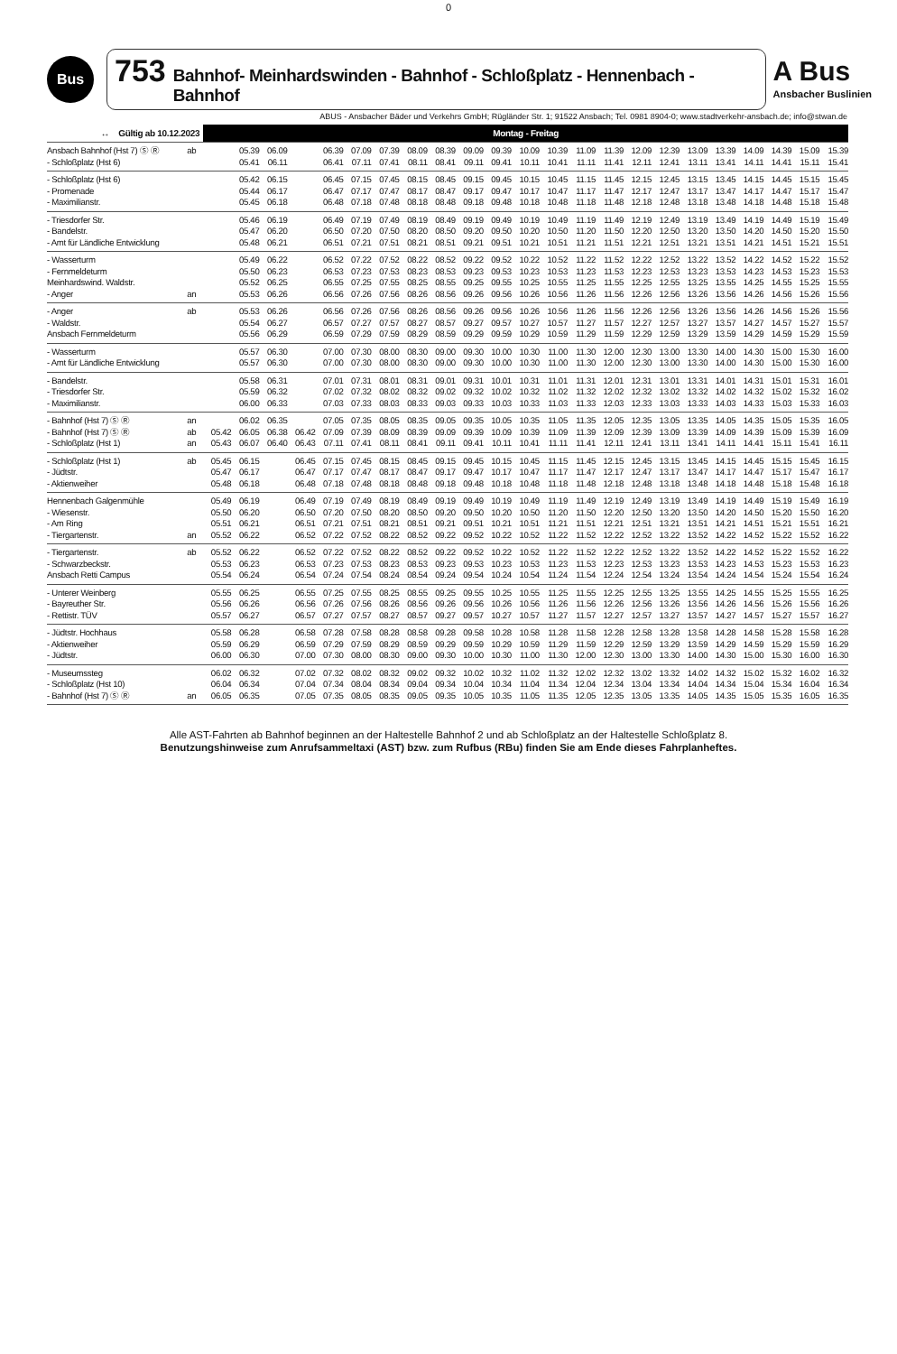0
Bus
753 Bahnhof- Meinhardswinden - Bahnhof - Schloßplatz - Hennenbach - Bahnhof
A Bus
Ansbacher Buslinien
ABUS - Ansbacher Bäder und Verkehrs GmbH; Rügländer Str. 1; 91522 Ansbach; Tel. 0981 8904-0; www.stadtverkehr-ansbach.de; info@stwan.de
| ↔ Gültig ab 10.12.2023 | | Montag - Freitag | | | | | | | | | | | | | | | | | | | | | | |
| --- | --- | --- | --- | --- | --- | --- | --- | --- | --- | --- | --- | --- | --- | --- | --- | --- | --- | --- | --- | --- | --- | --- | --- | --- |
| Ansbach Bahnhof (Hst 7) Ⓢ Ⓡ | ab | | 05.39 | 06.09 | | 06.39 | 07.09 | 07.39 | 08.09 | 08.39 | 09.09 | 09.39 | 10.09 | 10.39 | 11.09 | 11.39 | 12.09 | 12.39 | 13.09 | 13.39 | 14.09 | 14.39 | 15.09 | 15.39 |
| - Schloßplatz (Hst 6) | | | 05.41 | 06.11 | | 06.41 | 07.11 | 07.41 | 08.11 | 08.41 | 09.11 | 09.41 | 10.11 | 10.41 | 11.11 | 11.41 | 12.11 | 12.41 | 13.11 | 13.41 | 14.11 | 14.41 | 15.11 | 15.41 |
| - Schloßplatz (Hst 6) | | | 05.42 | 06.15 | | 06.45 | 07.15 | 07.45 | 08.15 | 08.45 | 09.15 | 09.45 | 10.15 | 10.45 | 11.15 | 11.45 | 12.15 | 12.45 | 13.15 | 13.45 | 14.15 | 14.45 | 15.15 | 15.45 |
| - Promenade | | | 05.44 | 06.17 | | 06.47 | 07.17 | 07.47 | 08.17 | 08.47 | 09.17 | 09.47 | 10.17 | 10.47 | 11.17 | 11.47 | 12.17 | 12.47 | 13.17 | 13.47 | 14.17 | 14.47 | 15.17 | 15.47 |
| - Maximilianstr. | | | 05.45 | 06.18 | | 06.48 | 07.18 | 07.48 | 08.18 | 08.48 | 09.18 | 09.48 | 10.18 | 10.48 | 11.18 | 11.48 | 12.18 | 12.48 | 13.18 | 13.48 | 14.18 | 14.48 | 15.18 | 15.48 |
| - Triesdorfer Str. | | | 05.46 | 06.19 | | 06.49 | 07.19 | 07.49 | 08.19 | 08.49 | 09.19 | 09.49 | 10.19 | 10.49 | 11.19 | 11.49 | 12.19 | 12.49 | 13.19 | 13.49 | 14.19 | 14.49 | 15.19 | 15.49 |
| - Bandelstr. | | | 05.47 | 06.20 | | 06.50 | 07.20 | 07.50 | 08.20 | 08.50 | 09.20 | 09.50 | 10.20 | 10.50 | 11.20 | 11.50 | 12.20 | 12.50 | 13.20 | 13.50 | 14.20 | 14.50 | 15.20 | 15.50 |
| - Amt für Ländliche Entwicklung | | | 05.48 | 06.21 | | 06.51 | 07.21 | 07.51 | 08.21 | 08.51 | 09.21 | 09.51 | 10.21 | 10.51 | 11.21 | 11.51 | 12.21 | 12.51 | 13.21 | 13.51 | 14.21 | 14.51 | 15.21 | 15.51 |
| - Wasserturm | | | 05.49 | 06.22 | | 06.52 | 07.22 | 07.52 | 08.22 | 08.52 | 09.22 | 09.52 | 10.22 | 10.52 | 11.22 | 11.52 | 12.22 | 12.52 | 13.22 | 13.52 | 14.22 | 14.52 | 15.22 | 15.52 |
| - Fernmeldeturm | | | 05.50 | 06.23 | | 06.53 | 07.23 | 07.53 | 08.23 | 08.53 | 09.23 | 09.53 | 10.23 | 10.53 | 11.23 | 11.53 | 12.23 | 12.53 | 13.23 | 13.53 | 14.23 | 14.53 | 15.23 | 15.53 |
| Meinhardswind. Waldstr. | | | 05.52 | 06.25 | | 06.55 | 07.25 | 07.55 | 08.25 | 08.55 | 09.25 | 09.55 | 10.25 | 10.55 | 11.25 | 11.55 | 12.25 | 12.55 | 13.25 | 13.55 | 14.25 | 14.55 | 15.25 | 15.55 |
| - Anger | an | | 05.53 | 06.26 | | 06.56 | 07.26 | 07.56 | 08.26 | 08.56 | 09.26 | 09.56 | 10.26 | 10.56 | 11.26 | 11.56 | 12.26 | 12.56 | 13.26 | 13.56 | 14.26 | 14.56 | 15.26 | 15.56 |
| - Anger | ab | | 05.53 | 06.26 | | 06.56 | 07.26 | 07.56 | 08.26 | 08.56 | 09.26 | 09.56 | 10.26 | 10.56 | 11.26 | 11.56 | 12.26 | 12.56 | 13.26 | 13.56 | 14.26 | 14.56 | 15.26 | 15.56 |
| - Waldstr. | | | 05.54 | 06.27 | | 06.57 | 07.27 | 07.57 | 08.27 | 08.57 | 09.27 | 09.57 | 10.27 | 10.57 | 11.27 | 11.57 | 12.27 | 12.57 | 13.27 | 13.57 | 14.27 | 14.57 | 15.27 | 15.57 |
| Ansbach Fernmeldeturm | | | 05.56 | 06.29 | | 06.59 | 07.29 | 07.59 | 08.29 | 08.59 | 09.29 | 09.59 | 10.29 | 10.59 | 11.29 | 11.59 | 12.29 | 12.59 | 13.29 | 13.59 | 14.29 | 14.59 | 15.29 | 15.59 |
| - Wasserturm | | | 05.57 | 06.30 | | 07.00 | 07.30 | 08.00 | 08.30 | 09.00 | 09.30 | 10.00 | 10.30 | 11.00 | 11.30 | 12.00 | 12.30 | 13.00 | 13.30 | 14.00 | 14.30 | 15.00 | 15.30 | 16.00 |
| - Amt für Ländliche Entwicklung | | | 05.57 | 06.30 | | 07.00 | 07.30 | 08.00 | 08.30 | 09.00 | 09.30 | 10.00 | 10.30 | 11.00 | 11.30 | 12.00 | 12.30 | 13.00 | 13.30 | 14.00 | 14.30 | 15.00 | 15.30 | 16.00 |
| - Bandelstr. | | | 05.58 | 06.31 | | 07.01 | 07.31 | 08.01 | 08.31 | 09.01 | 09.31 | 10.01 | 10.31 | 11.01 | 11.31 | 12.01 | 12.31 | 13.01 | 13.31 | 14.01 | 14.31 | 15.01 | 15.31 | 16.01 |
| - Triesdorfer Str. | | | 05.59 | 06.32 | | 07.02 | 07.32 | 08.02 | 08.32 | 09.02 | 09.32 | 10.02 | 10.32 | 11.02 | 11.32 | 12.02 | 12.32 | 13.02 | 13.32 | 14.02 | 14.32 | 15.02 | 15.32 | 16.02 |
| - Maximilianstr. | | | 06.00 | 06.33 | | 07.03 | 07.33 | 08.03 | 08.33 | 09.03 | 09.33 | 10.03 | 10.33 | 11.03 | 11.33 | 12.03 | 12.33 | 13.03 | 13.33 | 14.03 | 14.33 | 15.03 | 15.33 | 16.03 |
| - Bahnhof (Hst 7) Ⓢ Ⓡ | an | | 06.02 | 06.35 | | 07.05 | 07.35 | 08.05 | 08.35 | 09.05 | 09.35 | 10.05 | 10.35 | 11.05 | 11.35 | 12.05 | 12.35 | 13.05 | 13.35 | 14.05 | 14.35 | 15.05 | 15.35 | 16.05 |
| - Bahnhof (Hst 7) Ⓢ Ⓡ | ab | 05.42 | 06.05 | 06.38 | 06.42 | 07.09 | 07.39 | 08.09 | 08.39 | 09.09 | 09.39 | 10.09 | 10.39 | 11.09 | 11.39 | 12.09 | 12.39 | 13.09 | 13.39 | 14.09 | 14.39 | 15.09 | 15.39 | 16.09 |
| - Schloßplatz (Hst 1) | an | 05.43 | 06.07 | 06.40 | 06.43 | 07.11 | 07.41 | 08.11 | 08.41 | 09.11 | 09.41 | 10.11 | 10.41 | 11.11 | 11.41 | 12.11 | 12.41 | 13.11 | 13.41 | 14.11 | 14.41 | 15.11 | 15.41 | 16.11 |
| - Schloßplatz (Hst 1) | ab | 05.45 | 06.15 | | 06.45 | 07.15 | 07.45 | 08.15 | 08.45 | 09.15 | 09.45 | 10.15 | 10.45 | 11.15 | 11.45 | 12.15 | 12.45 | 13.15 | 13.45 | 14.15 | 14.45 | 15.15 | 15.45 | 16.15 |
| - Jüdtstr. | | 05.47 | 06.17 | | 06.47 | 07.17 | 07.47 | 08.17 | 08.47 | 09.17 | 09.47 | 10.17 | 10.47 | 11.17 | 11.47 | 12.17 | 12.47 | 13.17 | 13.47 | 14.17 | 14.47 | 15.17 | 15.47 | 16.17 |
| - Aktienweiher | | 05.48 | 06.18 | | 06.48 | 07.18 | 07.48 | 08.18 | 08.48 | 09.18 | 09.48 | 10.18 | 10.48 | 11.18 | 11.48 | 12.18 | 12.48 | 13.18 | 13.48 | 14.18 | 14.48 | 15.18 | 15.48 | 16.18 |
| Hennenbach Galgenmühle | | 05.49 | 06.19 | | 06.49 | 07.19 | 07.49 | 08.19 | 08.49 | 09.19 | 09.49 | 10.19 | 10.49 | 11.19 | 11.49 | 12.19 | 12.49 | 13.19 | 13.49 | 14.19 | 14.49 | 15.19 | 15.49 | 16.19 |
| - Wiesenstr. | | 05.50 | 06.20 | | 06.50 | 07.20 | 07.50 | 08.20 | 08.50 | 09.20 | 09.50 | 10.20 | 10.50 | 11.20 | 11.50 | 12.20 | 12.50 | 13.20 | 13.50 | 14.20 | 14.50 | 15.20 | 15.50 | 16.20 |
| - Am Ring | | 05.51 | 06.21 | | 06.51 | 07.21 | 07.51 | 08.21 | 08.51 | 09.21 | 09.51 | 10.21 | 10.51 | 11.21 | 11.51 | 12.21 | 12.51 | 13.21 | 13.51 | 14.21 | 14.51 | 15.21 | 15.51 | 16.21 |
| - Tiergartenstr. | an | 05.52 | 06.22 | | 06.52 | 07.22 | 07.52 | 08.22 | 08.52 | 09.22 | 09.52 | 10.22 | 10.52 | 11.22 | 11.52 | 12.22 | 12.52 | 13.22 | 13.52 | 14.22 | 14.52 | 15.22 | 15.52 | 16.22 |
| - Tiergartenstr. | ab | 05.52 | 06.22 | | 06.52 | 07.22 | 07.52 | 08.22 | 08.52 | 09.22 | 09.52 | 10.22 | 10.52 | 11.22 | 11.52 | 12.22 | 12.52 | 13.22 | 13.52 | 14.22 | 14.52 | 15.22 | 15.52 | 16.22 |
| - Schwarzbeckstr. | | 05.53 | 06.23 | | 06.53 | 07.23 | 07.53 | 08.23 | 08.53 | 09.23 | 09.53 | 10.23 | 10.53 | 11.23 | 11.53 | 12.23 | 12.53 | 13.23 | 13.53 | 14.23 | 14.53 | 15.23 | 15.53 | 16.23 |
| Ansbach Retti Campus | | 05.54 | 06.24 | | 06.54 | 07.24 | 07.54 | 08.24 | 08.54 | 09.24 | 09.54 | 10.24 | 10.54 | 11.24 | 11.54 | 12.24 | 12.54 | 13.24 | 13.54 | 14.24 | 14.54 | 15.24 | 15.54 | 16.24 |
| - Unterer Weinberg | | 05.55 | 06.25 | | 06.55 | 07.25 | 07.55 | 08.25 | 08.55 | 09.25 | 09.55 | 10.25 | 10.55 | 11.25 | 11.55 | 12.25 | 12.55 | 13.25 | 13.55 | 14.25 | 14.55 | 15.25 | 15.55 | 16.25 |
| - Bayreuther Str. | | 05.56 | 06.26 | | 06.56 | 07.26 | 07.56 | 08.26 | 08.56 | 09.26 | 09.56 | 10.26 | 10.56 | 11.26 | 11.56 | 12.26 | 12.56 | 13.26 | 13.56 | 14.26 | 14.56 | 15.26 | 15.56 | 16.26 |
| - Rettistr. TÜV | | 05.57 | 06.27 | | 06.57 | 07.27 | 07.57 | 08.27 | 08.57 | 09.27 | 09.57 | 10.27 | 10.57 | 11.27 | 11.57 | 12.27 | 12.57 | 13.27 | 13.57 | 14.27 | 14.57 | 15.27 | 15.57 | 16.27 |
| - Jüdtstr. Hochhaus | | 05.58 | 06.28 | | 06.58 | 07.28 | 07.58 | 08.28 | 08.58 | 09.28 | 09.58 | 10.28 | 10.58 | 11.28 | 11.58 | 12.28 | 12.58 | 13.28 | 13.58 | 14.28 | 14.58 | 15.28 | 15.58 | 16.28 |
| - Aktienweiher | | 05.59 | 06.29 | | 06.59 | 07.29 | 07.59 | 08.29 | 08.59 | 09.29 | 09.59 | 10.29 | 10.59 | 11.29 | 11.59 | 12.29 | 12.59 | 13.29 | 13.59 | 14.29 | 14.59 | 15.29 | 15.59 | 16.29 |
| - Jüdtstr. | | 06.00 | 06.30 | | 07.00 | 07.30 | 08.00 | 08.30 | 09.00 | 09.30 | 10.00 | 10.30 | 11.00 | 11.30 | 12.00 | 12.30 | 13.00 | 13.30 | 14.00 | 14.30 | 15.00 | 15.30 | 16.00 | 16.30 |
| - Museumssteg | | 06.02 | 06.32 | | 07.02 | 07.32 | 08.02 | 08.32 | 09.02 | 09.32 | 10.02 | 10.32 | 11.02 | 11.32 | 12.02 | 12.32 | 13.02 | 13.32 | 14.02 | 14.32 | 15.02 | 15.32 | 16.02 | 16.32 |
| - Schloßplatz (Hst 10) | | 06.04 | 06.34 | | 07.04 | 07.34 | 08.04 | 08.34 | 09.04 | 09.34 | 10.04 | 10.34 | 11.04 | 11.34 | 12.04 | 12.34 | 13.04 | 13.34 | 14.04 | 14.34 | 15.04 | 15.34 | 16.04 | 16.34 |
| - Bahnhof (Hst 7) Ⓢ Ⓡ | an | 06.05 | 06.35 | | 07.05 | 07.35 | 08.05 | 08.35 | 09.05 | 09.35 | 10.05 | 10.35 | 11.05 | 11.35 | 12.05 | 12.35 | 13.05 | 13.35 | 14.05 | 14.35 | 15.05 | 15.35 | 16.05 | 16.35 |
Alle AST-Fahrten ab Bahnhof beginnen an der Haltestelle Bahnhof 2 und ab Schloßplatz an der Haltestelle Schloßplatz 8.
Benutzungshinweise zum Anrufsammeltaxi (AST) bzw. zum Rufbus (RBu) finden Sie am Ende dieses Fahrplanheftes.